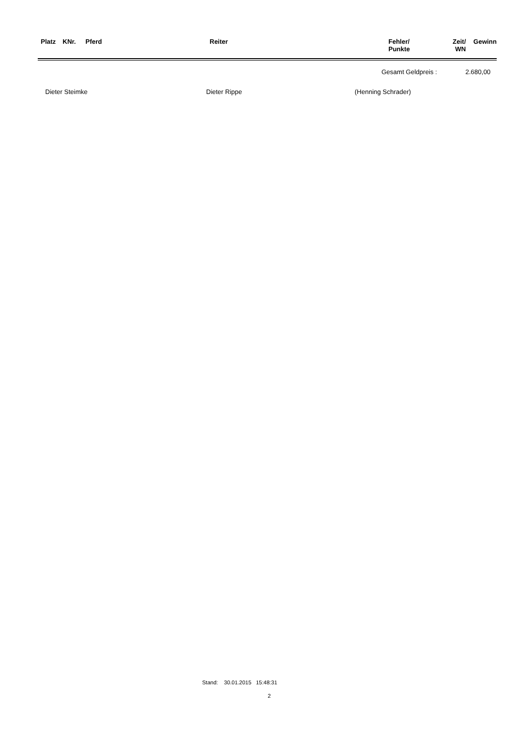| Platz | KNr. | Pferd | Reiter | Fehler/ Punkte | Zeit/ WN | Gewinn |
| --- | --- | --- | --- | --- | --- | --- |
Gesamt Geldpreis : 2.680,00
Dieter Steimke Dieter Rippe (Henning Schrader)
Stand: 30.01.2015 15:48:31
2